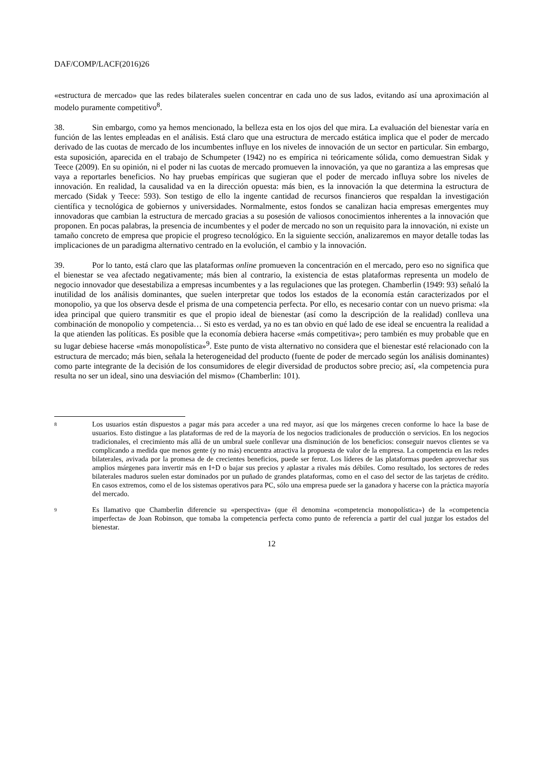DAF/COMP/LACF(2016)26
«estructura de mercado» que las redes bilaterales suelen concentrar en cada uno de sus lados, evitando así una aproximación al modelo puramente competitivo<sup>8</sup>.
38. Sin embargo, como ya hemos mencionado, la belleza esta en los ojos del que mira. La evaluación del bienestar varía en función de las lentes empleadas en el análisis. Está claro que una estructura de mercado estática implica que el poder de mercado derivado de las cuotas de mercado de los incumbentes influye en los niveles de innovación de un sector en particular. Sin embargo, esta suposición, aparecida en el trabajo de Schumpeter (1942) no es empírica ni teóricamente sólida, como demuestran Sidak y Teece (2009). En su opinión, ni el poder ni las cuotas de mercado promueven la innovación, ya que no garantiza a las empresas que vaya a reportarles beneficios. No hay pruebas empíricas que sugieran que el poder de mercado influya sobre los niveles de innovación. En realidad, la causalidad va en la dirección opuesta: más bien, es la innovación la que determina la estructura de mercado (Sidak y Teece: 593). Son testigo de ello la ingente cantidad de recursos financieros que respaldan la investigación científica y tecnológica de gobiernos y universidades. Normalmente, estos fondos se canalizan hacia empresas emergentes muy innovadoras que cambian la estructura de mercado gracias a su posesión de valiosos conocimientos inherentes a la innovación que proponen. En pocas palabras, la presencia de incumbentes y el poder de mercado no son un requisito para la innovación, ni existe un tamaño concreto de empresa que propicie el progreso tecnológico. En la siguiente sección, analizaremos en mayor detalle todas las implicaciones de un paradigma alternativo centrado en la evolución, el cambio y la innovación.
39. Por lo tanto, está claro que las plataformas online promueven la concentración en el mercado, pero eso no significa que el bienestar se vea afectado negativamente; más bien al contrario, la existencia de estas plataformas representa un modelo de negocio innovador que desestabiliza a empresas incumbentes y a las regulaciones que las protegen. Chamberlin (1949: 93) señaló la inutilidad de los análisis dominantes, que suelen interpretar que todos los estados de la economía están caracterizados por el monopolio, ya que los observa desde el prisma de una competencia perfecta. Por ello, es necesario contar con un nuevo prisma: «la idea principal que quiero transmitir es que el propio ideal de bienestar (así como la descripción de la realidad) conlleva una combinación de monopolio y competencia… Si esto es verdad, ya no es tan obvio en qué lado de ese ideal se encuentra la realidad a la que atienden las políticas. Es posible que la economía debiera hacerse «más competitiva»; pero también es muy probable que en su lugar debiese hacerse «más monopolística»<sup>9</sup>. Este punto de vista alternativo no considera que el bienestar esté relacionado con la estructura de mercado; más bien, señala la heterogeneidad del producto (fuente de poder de mercado según los análisis dominantes) como parte integrante de la decisión de los consumidores de elegir diversidad de productos sobre precio; así, «la competencia pura resulta no ser un ideal, sino una desviación del mismo» (Chamberlin: 101).
8 Los usuarios están dispuestos a pagar más para acceder a una red mayor, así que los márgenes crecen conforme lo hace la base de usuarios. Esto distingue a las plataformas de red de la mayoría de los negocios tradicionales de producción o servicios. En los negocios tradicionales, el crecimiento más allá de un umbral suele conllevar una disminución de los beneficios: conseguir nuevos clientes se va complicando a medida que menos gente (y no más) encuentra atractiva la propuesta de valor de la empresa. La competencia en las redes bilaterales, avivada por la promesa de de crecientes beneficios, puede ser feroz. Los líderes de las plataformas pueden aprovechar sus amplios márgenes para invertir más en I+D o bajar sus precios y aplastar a rivales más débiles. Como resultado, los sectores de redes bilaterales maduros suelen estar dominados por un puñado de grandes plataformas, como en el caso del sector de las tarjetas de crédito. En casos extremos, como el de los sistemas operativos para PC, sólo una empresa puede ser la ganadora y hacerse con la práctica mayoría del mercado.
9 Es llamativo que Chamberlin diferencie su «perspectiva» (que él denomina «competencia monopolística») de la «competencia imperfecta» de Joan Robinson, que tomaba la competencia perfecta como punto de referencia a partir del cual juzgar los estados del bienestar.
12